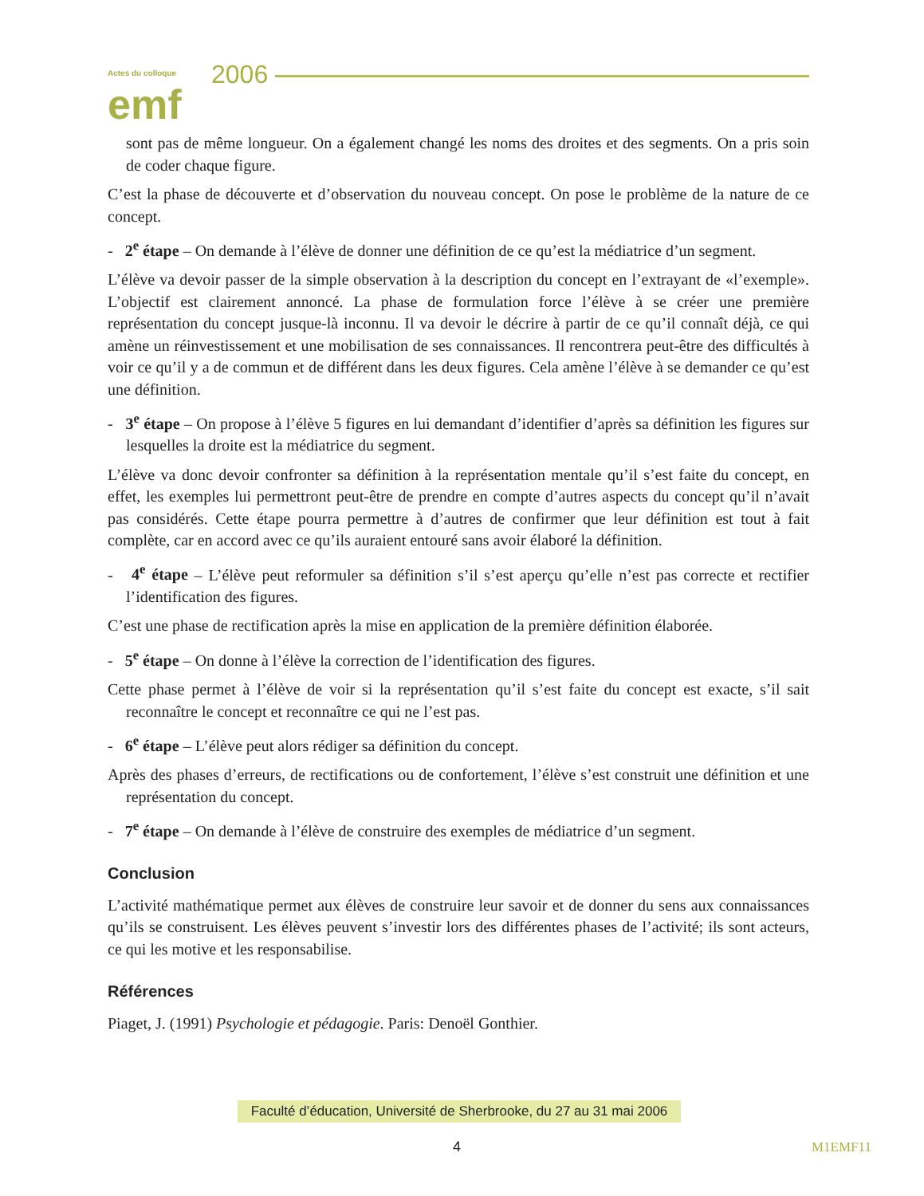Actes du colloque
emf
2006
sont pas de même longueur. On a également changé les noms des droites et des segments. On a pris soin de coder chaque figure.
C’est la phase de découverte et d’observation du nouveau concept. On pose le problème de la nature de ce concept.
- 2<sup>e</sup> étape – On demande à l’élève de donner une définition de ce qu’est la médiatrice d’un segment.
L’élève va devoir passer de la simple observation à la description du concept en l’extrayant de «l’exemple». L’objectif est clairement annoncé. La phase de formulation force l’élève à se créer une première représentation du concept jusque-là inconnu. Il va devoir le décrire à partir de ce qu’il connaît déjà, ce qui amène un réinvestissement et une mobilisation de ses connaissances. Il rencontrera peut-être des difficultés à voir ce qu’il y a de commun et de différent dans les deux figures. Cela amène l’élève à se demander ce qu’est une définition.
- 3<sup>e</sup> étape – On propose à l’élève 5 figures en lui demandant d’identifier d’après sa définition les figures sur lesquelles la droite est la médiatrice du segment.
L’élève va donc devoir confronter sa définition à la représentation mentale qu’il s’est faite du concept, en effet, les exemples lui permettront peut-être de prendre en compte d’autres aspects du concept qu’il n’avait pas considérés. Cette étape pourra permettre à d’autres de confirmer que leur définition est tout à fait complète, car en accord avec ce qu’ils auraient entouré sans avoir élaboré la définition.
- 4<sup>e</sup> étape – L’élève peut reformuler sa définition s’il s’est aperçu qu’elle n’est pas correcte et rectifier l’identification des figures.
C’est une phase de rectification après la mise en application de la première définition élaborée.
- 5<sup>e</sup> étape – On donne à l’élève la correction de l’identification des figures.
Cette phase permet à l’élève de voir si la représentation qu’il s’est faite du concept est exacte, s’il sait reconnaître le concept et reconnaître ce qui ne l’est pas.
- 6<sup>e</sup> étape – L’élève peut alors rédiger sa définition du concept.
Après des phases d’erreurs, de rectifications ou de confortement, l’élève s’est construit une définition et une représentation du concept.
- 7<sup>e</sup> étape – On demande à l’élève de construire des exemples de médiatrice d’un segment.
Conclusion
L’activité mathématique permet aux élèves de construire leur savoir et de donner du sens aux connaissances qu’ils se construisent. Les élèves peuvent s’investir lors des différentes phases de l’activité; ils sont acteurs, ce qui les motive et les responsabilise.
Références
Piaget, J. (1991) Psychologie et pédagogie. Paris: Denoël Gonthier.
Faculté d’éducation, Université de Sherbrooke, du 27 au 31 mai 2006
4 M1EMF11